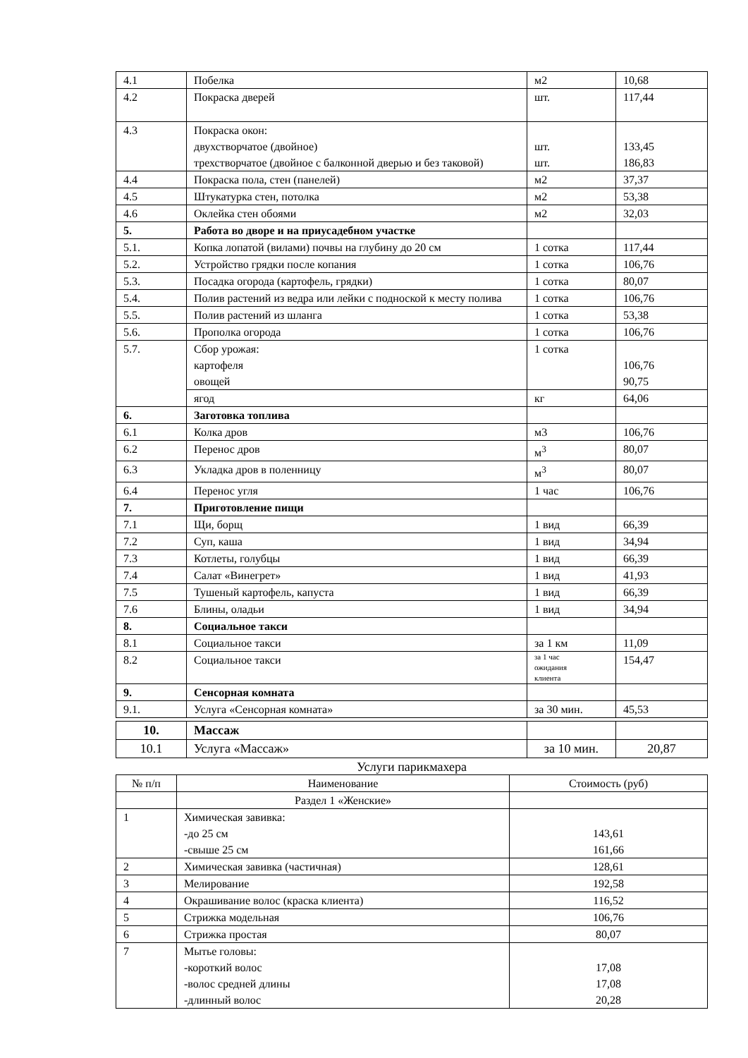| 4.1 | Побелка | м2 | 10,68 |
| 4.2 | Покраска дверей | шт. | 117,44 |
| 4.3 | Покраска окон: двухстворчатое (двойное) трехстворчатое (двойное с балконной дверью и без таковой) | шт. шт. | 133,45 186,83 |
| 4.4 | Покраска пола, стен (панелей) | м2 | 37,37 |
| 4.5 | Штукатурка стен, потолка | м2 | 53,38 |
| 4.6 | Оклейка стен обоями | м2 | 32,03 |
| 5. | Работа во дворе и на приусадебном участке | | |
| 5.1. | Копка лопатой (вилами) почвы на глубину до 20 см | 1 сотка | 117,44 |
| 5.2. | Устройство грядки после копания | 1 сотка | 106,76 |
| 5.3. | Посадка огорода (картофель, грядки) | 1 сотка | 80,07 |
| 5.4. | Полив растений из ведра или лейки с подноской к месту полива | 1 сотка | 106,76 |
| 5.5. | Полив растений из шланга | 1 сотка | 53,38 |
| 5.6. | Прополка огорода | 1 сотка | 106,76 |
| 5.7. | Сбор урожая: картофеля овощей | 1 сотка | 106,76 90,75 |
| | ягод | кг | 64,06 |
| 6. | Заготовка топлива | | |
| 6.1 | Колка дров | м3 | 106,76 |
| 6.2 | Перенос дров | м<sup>3</sup> | 80,07 |
| 6.3 | Укладка дров в поленницу | м<sup>3</sup> | 80,07 |
| 6.4 | Перенос угля | 1 час | 106,76 |
| 7. | Приготовление пищи | | |
| 7.1 | Щи, борщ | 1 вид | 66,39 |
| 7.2 | Суп, каша | 1 вид | 34,94 |
| 7.3 | Котлеты, голубцы | 1 вид | 66,39 |
| 7.4 | Салат «Винегрет» | 1 вид | 41,93 |
| 7.5 | Тушеный картофель, капуста | 1 вид | 66,39 |
| 7.6 | Блины, оладьи | 1 вид | 34,94 |
| 8. | Социальное такси | | |
| 8.1 | Социальное такси | за 1 км | 11,09 |
| 8.2 | Социальное такси | за 1 час ожидания клиента | 154,47 |
| 9. | Сенсорная комната | | |
| 9.1. | Услуга «Сенсорная комната» | за 30 мин. | 45,53 |
| 10. | Массаж | | |
| 10.1 | Услуга «Массаж» | за 10 мин. | 20,87 |
Услуги парикмахера
| № п/п | Наименование | Стоимость (руб) |
| | Раздел 1 «Женские» | |
| 1 | Химическая завивка: -до 25 см -свыше 25 см | 143,61 161,66 |
| 2 | Химическая завивка (частичная) | 128,61 |
| 3 | Мелирование | 192,58 |
| 4 | Окрашивание волос (краска клиента) | 116,52 |
| 5 | Стрижка модельная | 106,76 |
| 6 | Стрижка простая | 80,07 |
| 7 | Мытье головы: -короткий волос -волос средней длины -длинный волос | 17,08 17,08 20,28 |